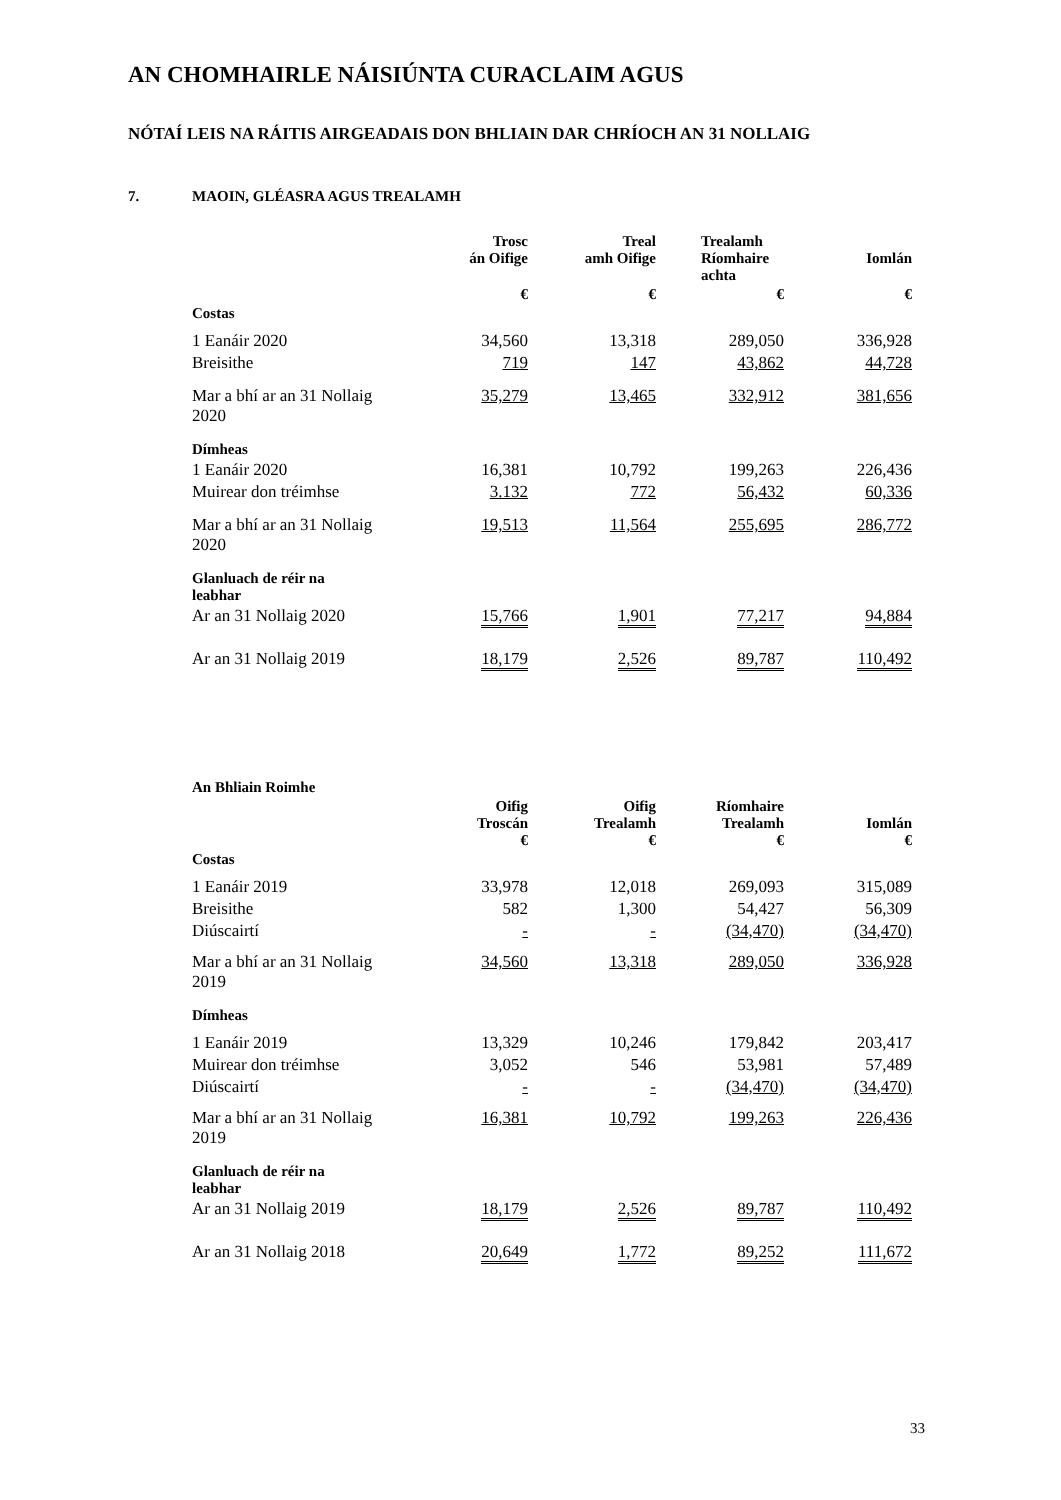AN CHOMHAIRLE NÁISIÚNTA CURACLAIM AGUS
NÓTAÍ LEIS NA RÁITIS AIRGEADAIS DON BHLIAIN DAR CHRÍOCH AN 31 NOLLAIG
7. MAOIN, GLÉASRA AGUS TREALAMH
| | Trosc án Oifige | Treal amh Oifige | Trealamh Ríomhaire achta | Iomlán |
| --- | --- | --- | --- | --- |
| | € | € | € | € |
| Costas | | | | |
| 1 Eanáir 2020 | 34,560 | 13,318 | 289,050 | 336,928 |
| Breisithe | 719 | 147 | 43,862 | 44,728 |
| Mar a bhí ar an 31 Nollaig 2020 | 35,279 | 13,465 | 332,912 | 381,656 |
| Dímheas | | | | |
| 1 Eanáir 2020 | 16,381 | 10,792 | 199,263 | 226,436 |
| Muirear don tréimhse | 3.132 | 772 | 56,432 | 60,336 |
| Mar a bhí ar an 31 Nollaig 2020 | 19,513 | 11,564 | 255,695 | 286,772 |
| Glanluach de réir na leabhar | | | | |
| Ar an 31 Nollaig 2020 | 15,766 | 1,901 | 77,217 | 94,884 |
| Ar an 31 Nollaig 2019 | 18,179 | 2,526 | 89,787 | 110,492 |
| An Bhliain Roimhe | | | | |
| | Oifig Troscán € | Oifig Trealamh € | Ríomhaire Trealamh € | Iomlán € |
| Costas | | | | |
| 1 Eanáir 2019 | 33,978 | 12,018 | 269,093 | 315,089 |
| Breisithe | 582 | 1,300 | 54,427 | 56,309 |
| Diúscairtí | - | - | (34,470) | (34,470) |
| Mar a bhí ar an 31 Nollaig 2019 | 34,560 | 13,318 | 289,050 | 336,928 |
| Dímheas | | | | |
| 1 Eanáir 2019 | 13,329 | 10,246 | 179,842 | 203,417 |
| Muirear don tréimhse | 3,052 | 546 | 53,981 | 57,489 |
| Diúscairtí | - | - | (34,470) | (34,470) |
| Mar a bhí ar an 31 Nollaig 2019 | 16,381 | 10,792 | 199,263 | 226,436 |
| Glanluach de réir na leabhar | | | | |
| Ar an 31 Nollaig 2019 | 18,179 | 2,526 | 89,787 | 110,492 |
| Ar an 31 Nollaig 2018 | 20,649 | 1,772 | 89,252 | 111,672 |
33